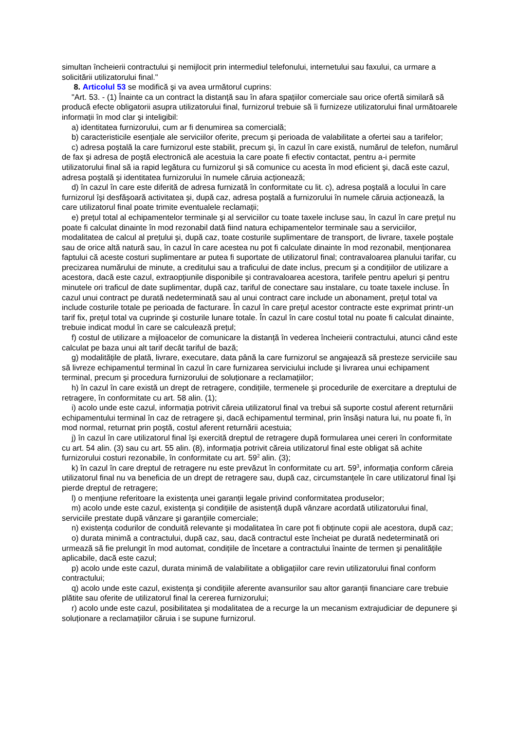simultan încheierii contractului şi nemijlocit prin intermediul telefonului, internetului sau faxului, ca urmare a solicitării utilizatorului final."
8. Articolul 53 se modifică şi va avea următorul cuprins:
"Art. 53. - (1) Înainte ca un contract la distanță sau în afara spațiilor comerciale sau orice ofertă similară să producă efecte obligatorii asupra utilizatorului final, furnizorul trebuie să îi furnizeze utilizatorului final următoarele informații în mod clar şi inteligibil:
a) identitatea furnizorului, cum ar fi denumirea sa comercială;
b) caracteristicile esențiale ale serviciilor oferite, precum şi perioada de valabilitate a ofertei sau a tarifelor;
c) adresa poştală la care furnizorul este stabilit, precum şi, în cazul în care există, numărul de telefon, numărul de fax şi adresa de poştă electronică ale acestuia la care poate fi efectiv contactat, pentru a-i permite utilizatorului final să ia rapid legătura cu furnizorul şi să comunice cu acesta în mod eficient şi, dacă este cazul, adresa poştală şi identitatea furnizorului în numele căruia acționează;
d) în cazul în care este diferită de adresa furnizată în conformitate cu lit. c), adresa poştală a locului în care furnizorul îşi desfăşoară activitatea şi, după caz, adresa poştală a furnizorului în numele căruia acționează, la care utilizatorul final poate trimite eventualele reclamații;
e) prețul total al echipamentelor terminale şi al serviciilor cu toate taxele incluse sau, în cazul în care prețul nu poate fi calculat dinainte în mod rezonabil dată fiind natura echipamentelor terminale sau a serviciilor, modalitatea de calcul al prețului şi, după caz, toate costurile suplimentare de transport, de livrare, taxele poştale sau de orice altă natură sau, în cazul în care acestea nu pot fi calculate dinainte în mod rezonabil, menționarea faptului că aceste costuri suplimentare ar putea fi suportate de utilizatorul final; contravaloarea planului tarifar, cu precizarea numărului de minute, a creditului sau a traficului de date inclus, precum şi a condițiilor de utilizare a acestora, dacă este cazul, extraopțiunile disponibile şi contravaloarea acestora, tarifele pentru apeluri şi pentru minutele ori traficul de date suplimentar, după caz, tariful de conectare sau instalare, cu toate taxele incluse. În cazul unui contract pe durată nedeterminată sau al unui contract care include un abonament, prețul total va include costurile totale pe perioada de facturare. În cazul în care prețul acestor contracte este exprimat printr-un tarif fix, prețul total va cuprinde şi costurile lunare totale. În cazul în care costul total nu poate fi calculat dinainte, trebuie indicat modul în care se calculează prețul;
f) costul de utilizare a mijloacelor de comunicare la distanță în vederea încheierii contractului, atunci când este calculat pe baza unui alt tarif decât tariful de bază;
g) modalitățile de plată, livrare, executare, data până la care furnizorul se angajează să presteze serviciile sau să livreze echipamentul terminal în cazul în care furnizarea serviciului include şi livrarea unui echipament terminal, precum şi procedura furnizorului de soluționare a reclamațiilor;
h) în cazul în care există un drept de retragere, condițiile, termenele şi procedurile de exercitare a dreptului de retragere, în conformitate cu art. 58 alin. (1);
i) acolo unde este cazul, informația potrivit căreia utilizatorul final va trebui să suporte costul aferent returnării echipamentului terminal în caz de retragere şi, dacă echipamentul terminal, prin însăşi natura lui, nu poate fi, în mod normal, returnat prin poştă, costul aferent returnării acestuia;
j) în cazul în care utilizatorul final îşi exercită dreptul de retragere după formularea unei cereri în conformitate cu art. 54 alin. (3) sau cu art. 55 alin. (8), informația potrivit căreia utilizatorul final este obligat să achite furnizorului costuri rezonabile, în conformitate cu art. 59<sup>2</sup> alin. (3);
k) în cazul în care dreptul de retragere nu este prevăzut în conformitate cu art. 59<sup>3</sup>, informația conform căreia utilizatorul final nu va beneficia de un drept de retragere sau, după caz, circumstanțele în care utilizatorul final îşi pierde dreptul de retragere;
l) o mențiune referitoare la existența unei garanții legale privind conformitatea produselor;
m) acolo unde este cazul, existența şi condițiile de asistență după vânzare acordată utilizatorului final, serviciile prestate după vânzare şi garanțiile comerciale;
n) existența codurilor de conduită relevante şi modalitatea în care pot fi obținute copii ale acestora, după caz;
o) durata minimă a contractului, după caz, sau, dacă contractul este încheiat pe durată nedeterminată ori urmează să fie prelungit în mod automat, condițiile de încetare a contractului înainte de termen şi penalitățile aplicabile, dacă este cazul;
p) acolo unde este cazul, durata minimă de valabilitate a obligațiilor care revin utilizatorului final conform contractului;
q) acolo unde este cazul, existența şi condițiile aferente avansurilor sau altor garanții financiare care trebuie plătite sau oferite de utilizatorul final la cererea furnizorului;
r) acolo unde este cazul, posibilitatea şi modalitatea de a recurge la un mecanism extrajudiciar de depunere şi soluționare a reclamațiilor căruia i se supune furnizorul.